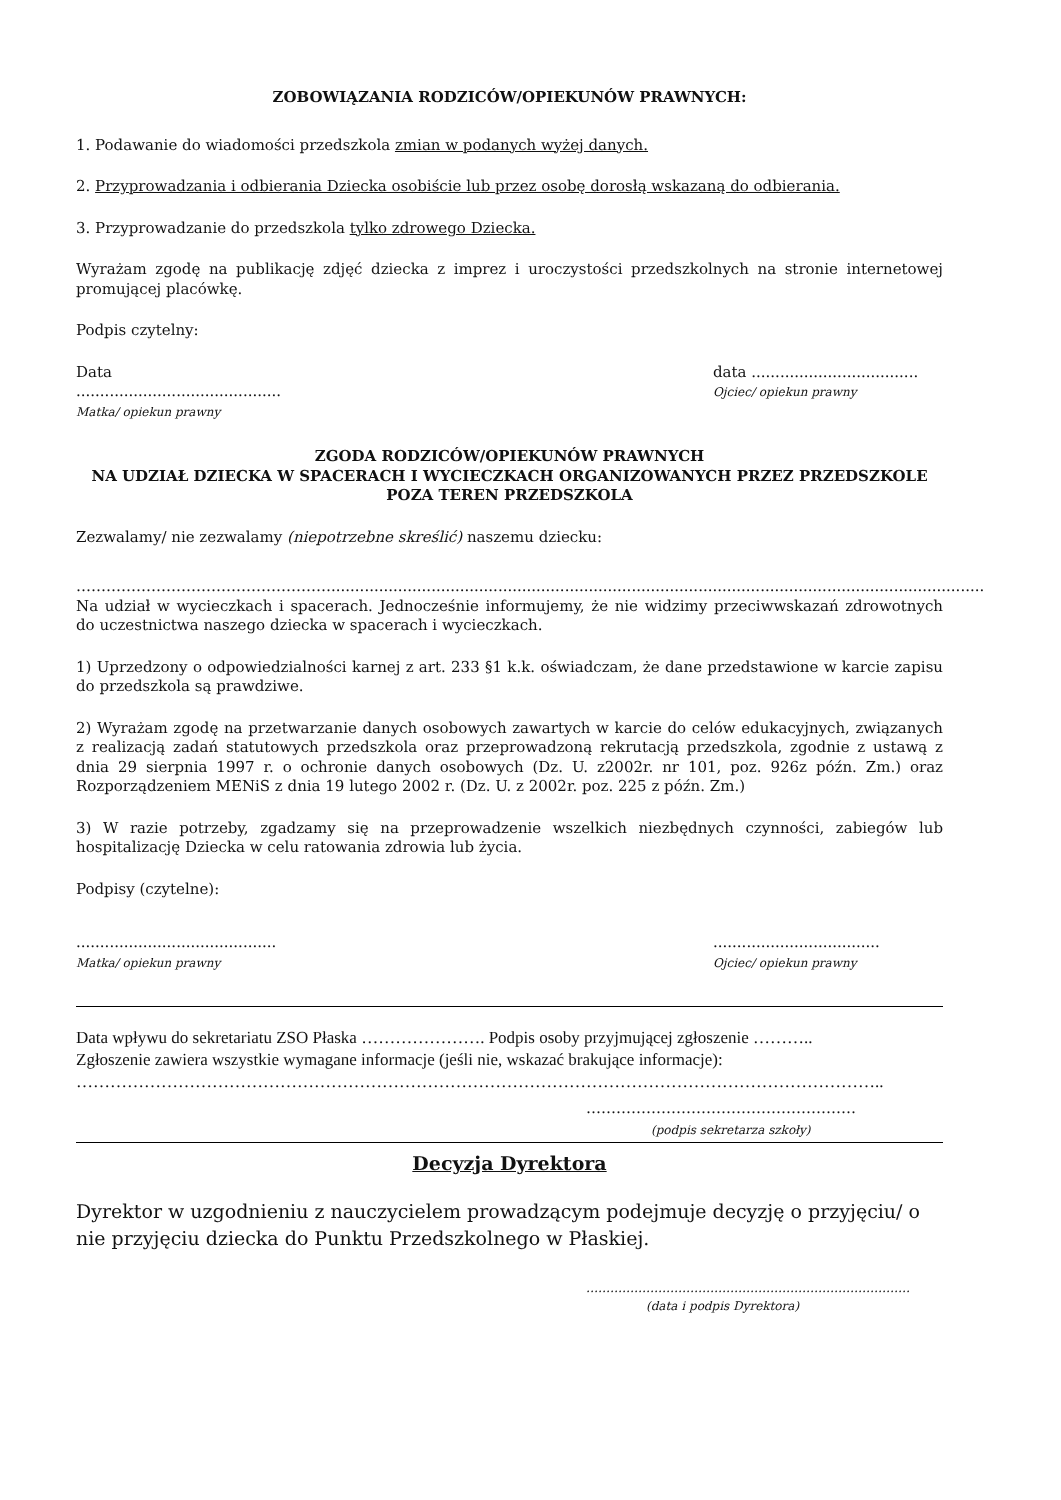ZOBOWIĄZANIA RODZICÓW/OPIEKUNÓW PRAWNYCH:
1. Podawanie do wiadomości przedszkola zmian w podanych wyżej danych.
2. Przyprowadzania i odbierania Dziecka osobiście lub przez osobę dorosłą wskazaną do odbierania.
3. Przyprowadzanie do przedszkola tylko zdrowego Dziecka.
Wyrażam zgodę na publikację zdjęć dziecka z imprez i uroczystości przedszkolnych na stronie internetowej promującej placówkę.
Podpis czytelny:
Data ...........................................
Matka/ opiekun prawny
data ...................................
Ojciec/ opiekun prawny
ZGODA RODZICÓW/OPIEKUNÓW PRAWNYCH
NA UDZIAŁ DZIECKA W SPACERACH I WYCIECZKACH ORGANIZOWANYCH PRZEZ PRZEDSZKOLE
POZA TEREN PRZEDSZKOLA
Zezwalamy/ nie zezwalamy (niepotrzebne skreślić) naszemu dziecku:
…………………………………………….........................................................................................................................................
Na udział w wycieczkach i spacerach. Jednocześnie informujemy, że nie widzimy przeciwwskazań zdrowotnych do uczestnictwa naszego dziecka w spacerach i wycieczkach.
1) Uprzedzony o odpowiedzialności karnej z art. 233 §1 k.k. oświadczam, że dane przedstawione w karcie zapisu do przedszkola są prawdziwe.
2) Wyrażam zgodę na przetwarzanie danych osobowych zawartych w karcie do celów edukacyjnych, związanych z realizacją zadań statutowych przedszkola oraz przeprowadzoną rekrutacją przedszkola, zgodnie z ustawą z dnia 29 sierpnia 1997 r. o ochronie danych osobowych (Dz. U. z2002r. nr 101, poz. 926z późn. Zm.) oraz Rozporządzeniem MENiS z dnia 19 lutego 2002 r. (Dz. U. z 2002r. poz. 225 z późn. Zm.)
3) W razie potrzeby, zgadzamy się na przeprowadzenie wszelkich niezbędnych czynności, zabiegów lub hospitalizację Dziecka w celu ratowania zdrowia lub życia.
Podpisy (czytelne):
..........................................
Matka/ opiekun prawny
...................................
Ojciec/ opiekun prawny
Data wpływu do sekretariatu ZSO Płaska …………………. Podpis osoby przyjmującej zgłoszenie ………..
Zgłoszenie zawiera wszystkie wymagane informacje (jeśli nie, wskazać brakujące informacje):
……………………………………………………………………………………………………………………………..
………………………………………………
(podpis sekretarza szkoły)
Decyzja Dyrektora
Dyrektor w uzgodnieniu z nauczycielem prowadzącym podejmuje decyzję o przyjęciu/ o nie przyjęciu dziecka do Punktu Przedszkolnego w Płaskiej.
………………………………………………………………………
(data i podpis Dyrektora)